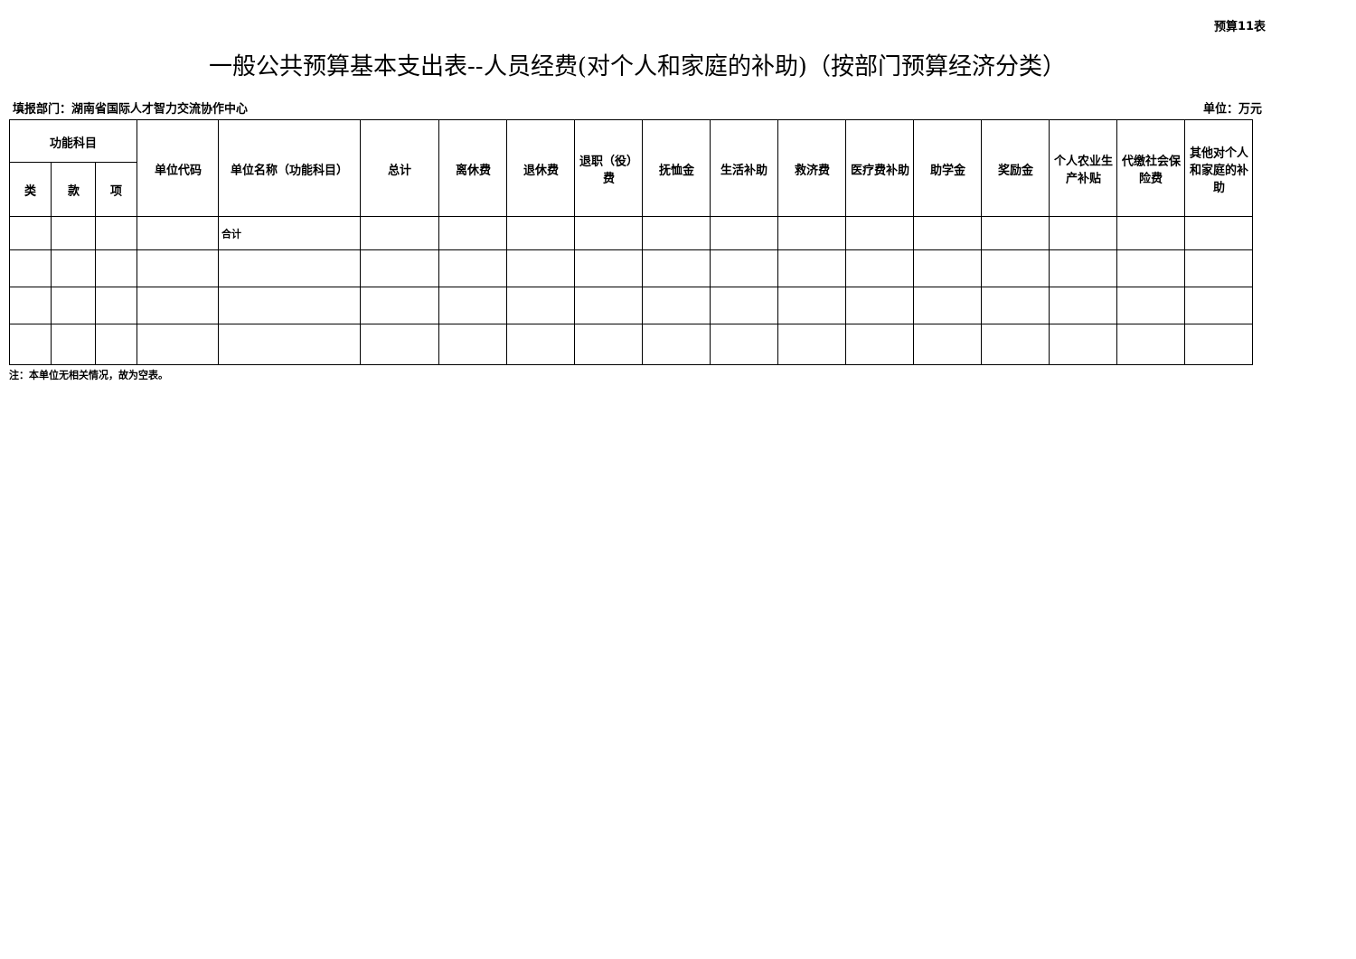预算11表
一般公共预算基本支出表--人员经费(对个人和家庭的补助)（按部门预算经济分类）
填报部门：湖南省国际人才智力交流协作中心 单位：万元
| 功能科目 | | | 单位代码 | 单位名称（功能科目） | 总计 | 离休费 | 退休费 | 退职（役）费 | 抚恤金 | 生活补助 | 救济费 | 医疗费补助 | 助学金 | 奖励金 | 个人农业生产补贴 | 代缴社会保险费 | 其他对个人和家庭的补助 |
| --- | --- | --- | --- | --- | --- | --- | --- | --- | --- | --- | --- | --- | --- | --- | --- | --- | --- |
| 类 | 款 | 项 | | | | | | | | | | | | | | | |
| | | | | 合计 | | | | | | | | | | | | | |
注：本单位无相关情况，故为空表。